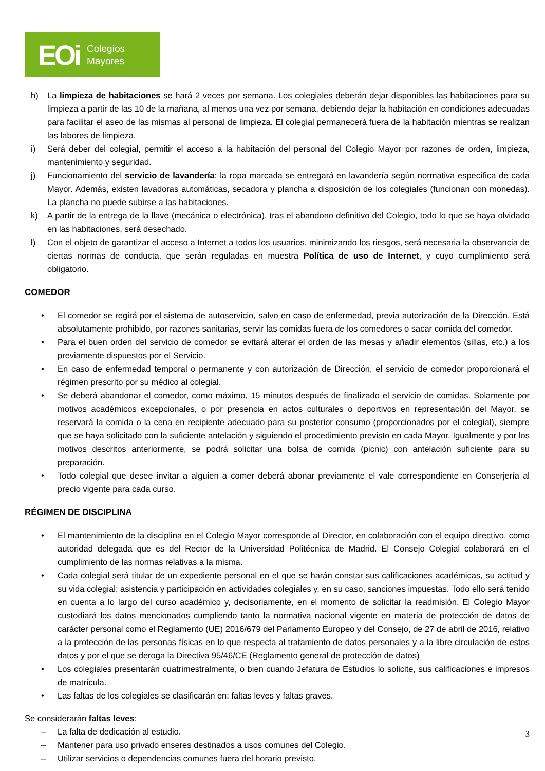EOi Colegios
Mayores
h) La limpieza de habitaciones se hará 2 veces por semana. Los colegiales deberán dejar disponibles las habitaciones para su limpieza a partir de las 10 de la mañana, al menos una vez por semana, debiendo dejar la habitación en condiciones adecuadas para facilitar el aseo de las mismas al personal de limpieza. El colegial permanecerá fuera de la habitación mientras se realizan las labores de limpieza.
i) Será deber del colegial, permitir el acceso a la habitación del personal del Colegio Mayor por razones de orden, limpieza, mantenimiento y seguridad.
j) Funcionamiento del servicio de lavandería: la ropa marcada se entregará en lavandería según normativa específica de cada Mayor. Además, existen lavadoras automáticas, secadora y plancha a disposición de los colegiales (funcionan con monedas). La plancha no puede subirse a las habitaciones.
k) A partir de la entrega de la llave (mecánica o electrónica), tras el abandono definitivo del Colegio, todo lo que se haya olvidado en las habitaciones, será desechado.
l) Con el objeto de garantizar el acceso a Internet a todos los usuarios, minimizando los riesgos, será necesaria la observancia de ciertas normas de conducta, que serán reguladas en muestra Política de uso de Internet, y cuyo cumplimiento será obligatorio.
COMEDOR
• El comedor se regirá por el sistema de autoservicio, salvo en caso de enfermedad, previa autorización de la Dirección. Está absolutamente prohibido, por razones sanitarias, servir las comidas fuera de los comedores o sacar comida del comedor.
• Para el buen orden del servicio de comedor se evitará alterar el orden de las mesas y añadir elementos (sillas, etc.) a los previamente dispuestos por el Servicio.
• En caso de enfermedad temporal o permanente y con autorización de Dirección, el servicio de comedor proporcionará el régimen prescrito por su médico al colegial.
• Se deberá abandonar el comedor, como máximo, 15 minutos después de finalizado el servicio de comidas. Solamente por motivos académicos excepcionales, o por presencia en actos culturales o deportivos en representación del Mayor, se reservará la comida o la cena en recipiente adecuado para su posterior consumo (proporcionados por el colegial), siempre que se haya solicitado con la suficiente antelación y siguiendo el procedimiento previsto en cada Mayor. Igualmente y por los motivos descritos anteriormente, se podrá solicitar una bolsa de comida (picnic) con antelación suficiente para su preparación.
• Todo colegial que desee invitar a alguien a comer deberá abonar previamente el vale correspondiente en Conserjería al precio vigente para cada curso.
RÉGIMEN DE DISCIPLINA
• El mantenimiento de la disciplina en el Colegio Mayor corresponde al Director, en colaboración con el equipo directivo, como autoridad delegada que es del Rector de la Universidad Politécnica de Madrid. El Consejo Colegial colaborará en el cumplimiento de las normas relativas a la misma.
• Cada colegial será titular de un expediente personal en el que se harán constar sus calificaciones académicas, su actitud y su vida colegial: asistencia y participación en actividades colegiales y, en su caso, sanciones impuestas. Todo ello será tenido en cuenta a lo largo del curso académico y, decisoriamente, en el momento de solicitar la readmisión. El Colegio Mayor custodiará los datos mencionados cumpliendo tanto la normativa nacional vigente en materia de protección de datos de carácter personal como el Reglamento (UE) 2016/679 del Parlamento Europeo y del Consejo, de 27 de abril de 2016, relativo a la protección de las personas físicas en lo que respecta al tratamiento de datos personales y a la libre circulación de estos datos y por el que se deroga la Directiva 95/46/CE (Reglamento general de protección de datos)
• Los colegiales presentarán cuatrimestralmente, o bien cuando Jefatura de Estudios lo solicite, sus calificaciones e impresos de matrícula.
• Las faltas de los colegiales se clasificarán en: faltas leves y faltas graves.
Se considerarán faltas leves:
– La falta de dedicación al estudio.
– Mantener para uso privado enseres destinados a usos comunes del Colegio.
– Utilizar servicios o dependencias comunes fuera del horario previsto.
3